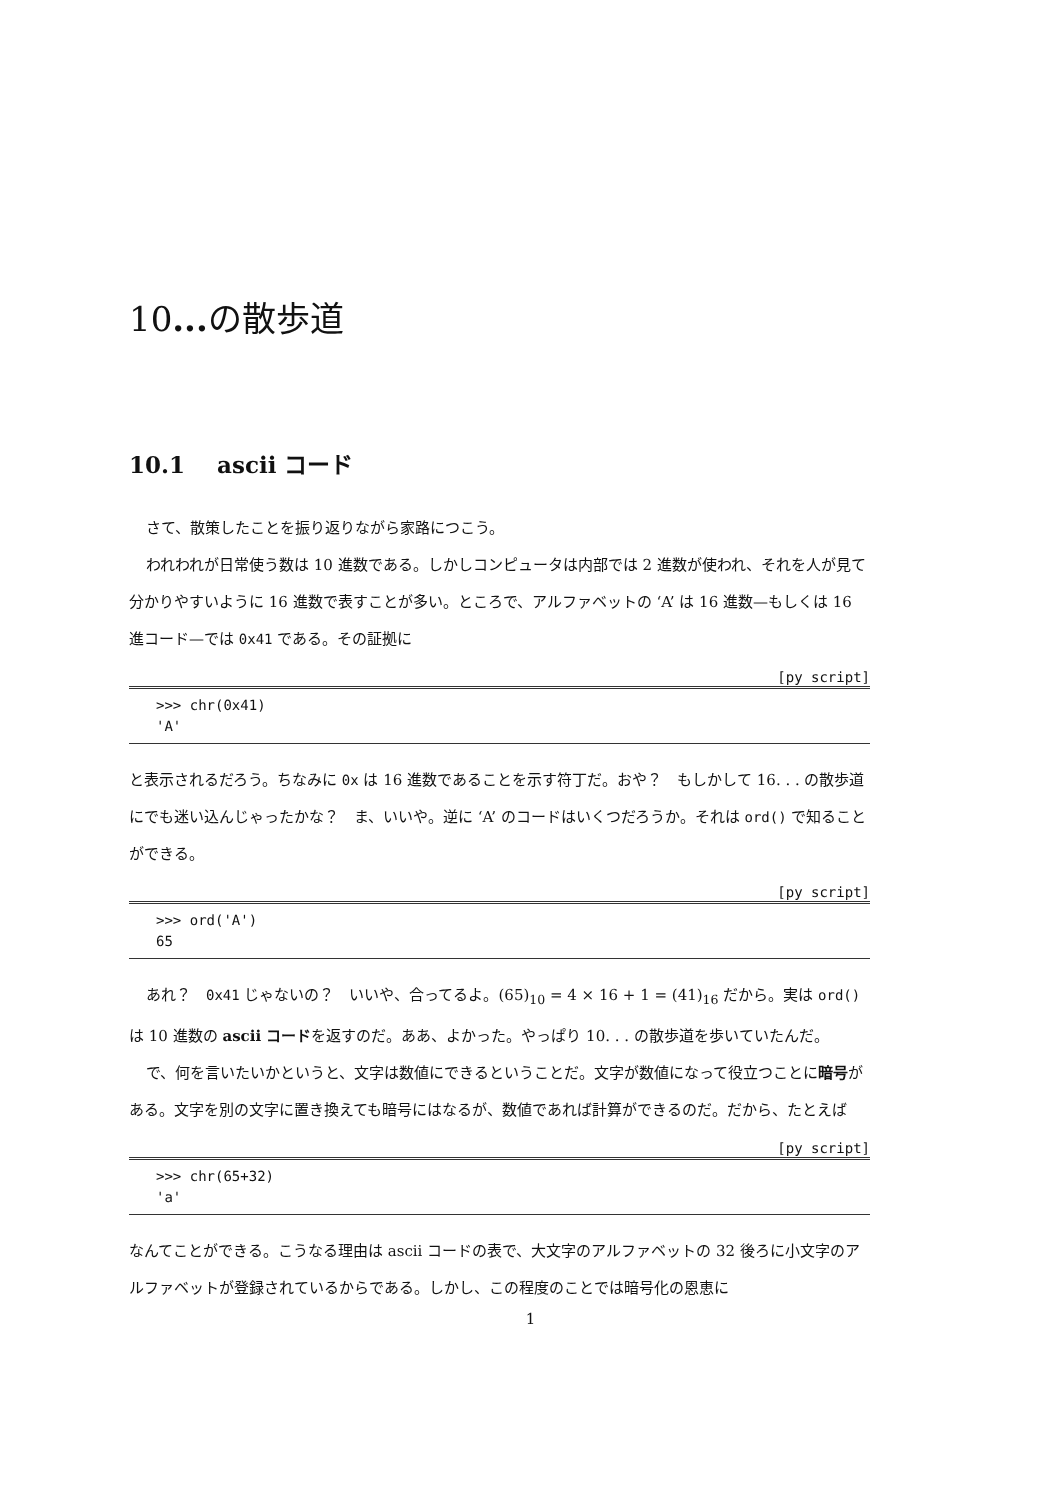10... の散歩道
10.1 ascii コード
さて、散策したことを振り返りながら家路につこう。
われわれが日常使う数は 10 進数である。しかしコンピュータは内部では 2 進数が使われ、それを人が見て分かりやすいように 16 進数で表すことが多い。ところで、アルファベットの ‘A’ は 16 進数—もしくは 16 進コード—では 0x41 である。その証拠に
[py script]
>>> chr(0x41)
'A'
と表示されるだろう。ちなみに 0x は 16 進数であることを示す符丁だ。おや？　もしかして 16. . . の散歩道にでも迷い込んじゃったかな？　ま、いいや。逆に ‘A’ のコードはいくつだろうか。それは ord() で知ることができる。
[py script]
>>> ord('A')
65
あれ？　0x41 じゃないの？　いいや、合ってるよ。(65)<sub>10</sub> = 4 × 16 + 1 = (41)<sub>16</sub> だから。実は ord() は 10 進数の ascii コードを返すのだ。ああ、よかった。やっぱり 10. . . の散歩道を歩いていたんだ。
で、何を言いたいかというと、文字は数値にできるということだ。文字が数値になって役立つことに暗号がある。文字を別の文字に置き換えても暗号にはなるが、数値であれば計算ができるのだ。だから、たとえば
[py script]
>>> chr(65+32)
'a'
なんてことができる。こうなる理由は ascii コードの表で、大文字のアルファベットの 32 後ろに小文字のアルファベットが登録されているからである。しかし、この程度のことでは暗号化の恩恵に
1